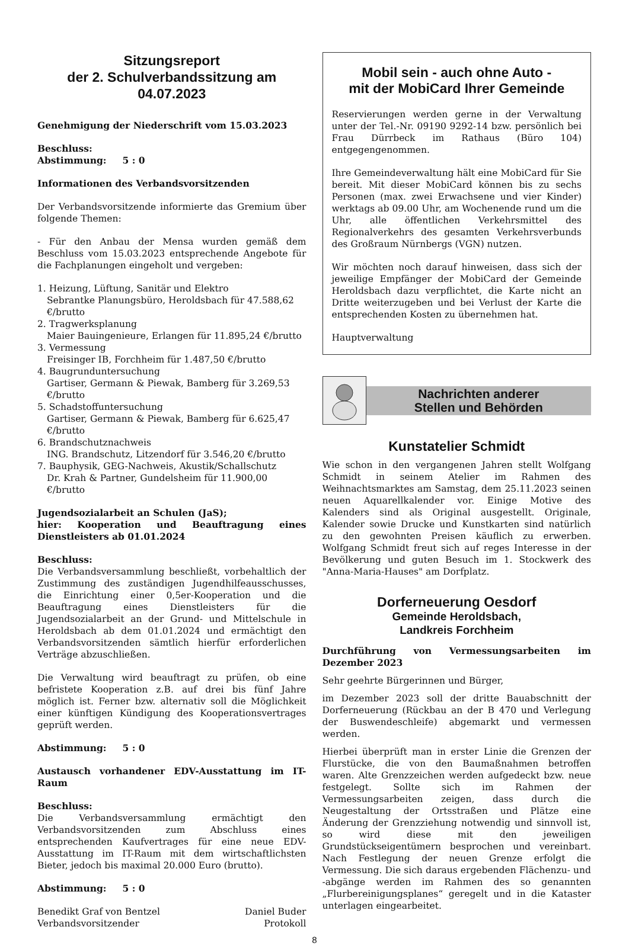Sitzungsreport
der 2. Schulverbandssitzung am
04.07.2023
Genehmigung der Niederschrift vom 15.03.2023
Beschluss:
Abstimmung: 5 : 0
Informationen des Verbandsvorsitzenden
Der Verbandsvorsitzende informierte das Gremium über folgende Themen:
- Für den Anbau der Mensa wurden gemäß dem Beschluss vom 15.03.2023 entsprechende Angebote für die Fachplanungen eingeholt und vergeben:
1. Heizung, Lüftung, Sanitär und Elektro
Sebrantke Planungsbüro, Heroldsbach für 47.588,62 €/brutto
2. Tragwerksplanung
Maier Bauingenieure, Erlangen für 11.895,24 €/brutto
3. Vermessung
Freisinger IB, Forchheim für 1.487,50 €/brutto
4. Baugrunduntersuchung
Gartiser, Germann & Piewak, Bamberg für 3.269,53 €/brutto
5. Schadstoffuntersuchung
Gartiser, Germann & Piewak, Bamberg für 6.625,47 €/brutto
6. Brandschutznachweis
ING. Brandschutz, Litzendorf für 3.546,20 €/brutto
7. Bauphysik, GEG-Nachweis, Akustik/Schallschutz
Dr. Krah & Partner, Gundelsheim für 11.900,00 €/brutto
Jugendsozialarbeit an Schulen (JaS);
hier: Kooperation und Beauftragung eines Dienstleisters ab 01.01.2024
Beschluss:
Die Verbandsversammlung beschließt, vorbehaltlich der Zustimmung des zuständigen Jugendhilfeausschusses, die Einrichtung einer 0,5er-Kooperation und die Beauftragung eines Dienstleisters für die Jugendsozialarbeit an der Grund- und Mittelschule in Heroldsbach ab dem 01.01.2024 und ermächtigt den Verbandsvorsitzenden sämtlich hierfür erforderlichen Verträge abzuschließen.
Die Verwaltung wird beauftragt zu prüfen, ob eine befristete Kooperation z.B. auf drei bis fünf Jahre möglich ist. Ferner bzw. alternativ soll die Möglichkeit einer künftigen Kündigung des Kooperationsvertrages geprüft werden.
Abstimmung: 5 : 0
Austausch vorhandener EDV-Ausstattung im IT-Raum
Beschluss:
Die Verbandsversammlung ermächtigt den Verbandsvorsitzenden zum Abschluss eines entsprechenden Kaufvertrages für eine neue EDV-Ausstattung im IT-Raum mit dem wirtschaftlichsten Bieter, jedoch bis maximal 20.000 Euro (brutto).
Abstimmung: 5 : 0
Benedikt Graf von Bentzel
Verbandsvorsitzender
Daniel Buder
Protokoll
Mobil sein - auch ohne Auto -
mit der MobiCard Ihrer Gemeinde
Reservierungen werden gerne in der Verwaltung unter der Tel.-Nr. 09190 9292-14 bzw. persönlich bei Frau Dürrbeck im Rathaus (Büro 104) entgegengenommen.
Ihre Gemeindeverwaltung hält eine MobiCard für Sie bereit. Mit dieser MobiCard können bis zu sechs Personen (max. zwei Erwachsene und vier Kinder) werktags ab 09.00 Uhr, am Wochenende rund um die Uhr, alle öffentlichen Verkehrsmittel des Regionalverkehrs des gesamten Verkehrsverbunds des Großraum Nürnbergs (VGN) nutzen.
Wir möchten noch darauf hinweisen, dass sich der jeweilige Empfänger der MobiCard der Gemeinde Heroldsbach dazu verpflichtet, die Karte nicht an Dritte weiterzugeben und bei Verlust der Karte die entsprechenden Kosten zu übernehmen hat.
Hauptverwaltung
Nachrichten anderer
Stellen und Behörden
Kunstatelier Schmidt
Wie schon in den vergangenen Jahren stellt Wolfgang Schmidt in seinem Atelier im Rahmen des Weihnachtsmarktes am Samstag, dem 25.11.2023 seinen neuen Aquarellkalender vor. Einige Motive des Kalenders sind als Original ausgestellt. Originale, Kalender sowie Drucke und Kunstkarten sind natürlich zu den gewohnten Preisen käuflich zu erwerben. Wolfgang Schmidt freut sich auf reges Interesse in der Bevölkerung und guten Besuch im 1. Stockwerk des "Anna-Maria-Hauses" am Dorfplatz.
Dorferneuerung Oesdorf
Gemeinde Heroldsbach,
Landkreis Forchheim
Durchführung von Vermessungsarbeiten im Dezember 2023
Sehr geehrte Bürgerinnen und Bürger,
im Dezember 2023 soll der dritte Bauabschnitt der Dorferneuerung (Rückbau an der B 470 und Verlegung der Buswendeschleife) abgemarkt und vermessen werden.
Hierbei überprüft man in erster Linie die Grenzen der Flurstücke, die von den Baumaßnahmen betroffen waren. Alte Grenzzeichen werden aufgedeckt bzw. neue festgelegt. Sollte sich im Rahmen der Vermessungsarbeiten zeigen, dass durch die Neugestaltung der Ortsstraßen und Plätze eine Änderung der Grenzziehung notwendig und sinnvoll ist, so wird diese mit den jeweiligen Grundstückseigentümern besprochen und vereinbart. Nach Festlegung der neuen Grenze erfolgt die Vermessung. Die sich daraus ergebenden Flächenzu- und -abgänge werden im Rahmen des so genannten „Flurbereinigungsplanes“ geregelt und in die Kataster unterlagen eingearbeitet.
8